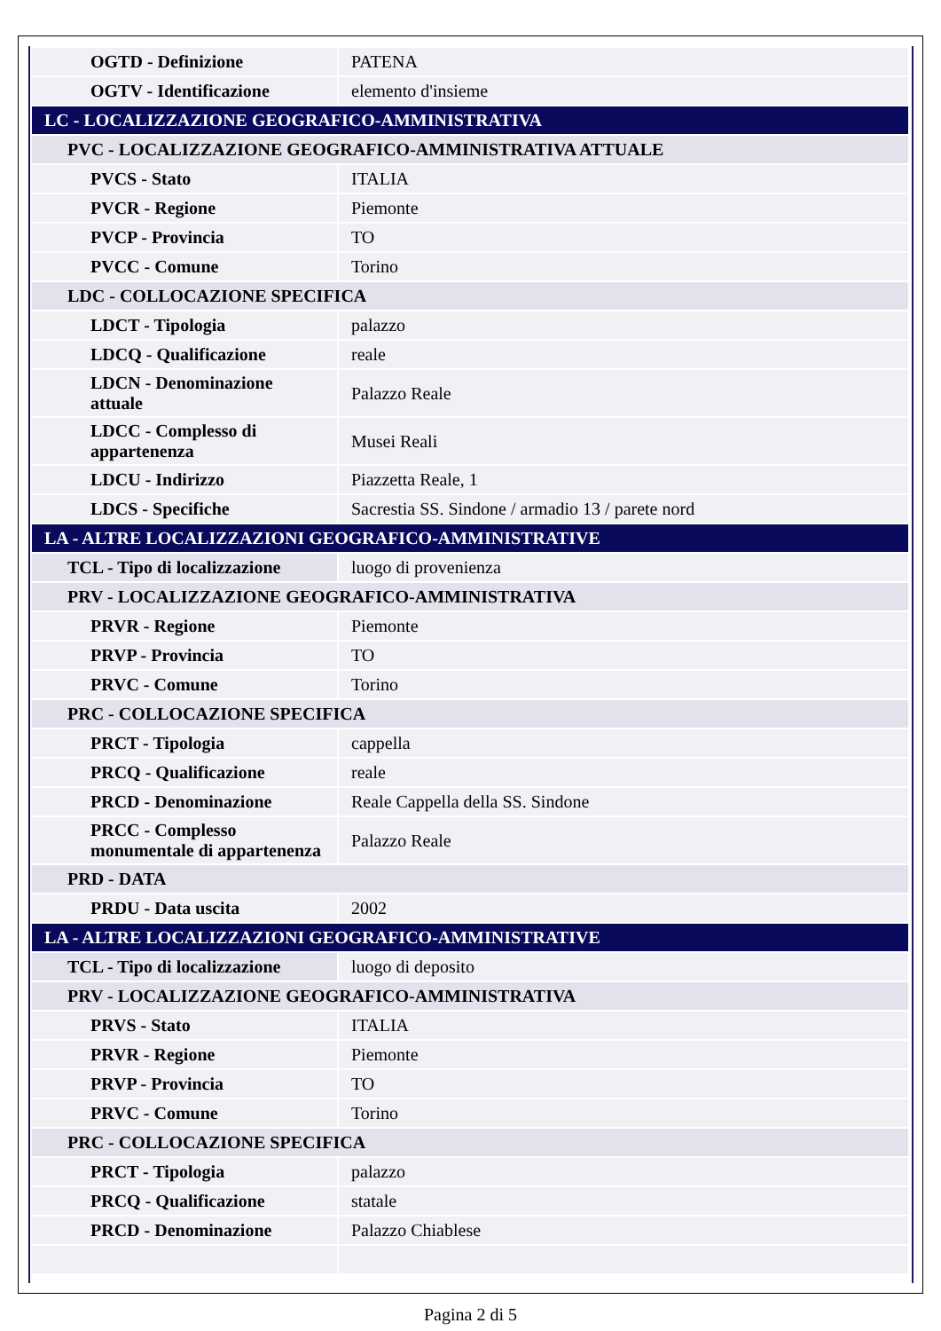| OGTD - Definizione | PATENA |
| OGTV - Identificazione | elemento d'insieme |
| LC - LOCALIZZAZIONE GEOGRAFICO-AMMINISTRATIVA | |
| PVC - LOCALIZZAZIONE GEOGRAFICO-AMMINISTRATIVA ATTUALE | |
| PVCS - Stato | ITALIA |
| PVCR - Regione | Piemonte |
| PVCP - Provincia | TO |
| PVCC - Comune | Torino |
| LDC - COLLOCAZIONE SPECIFICA | |
| LDCT - Tipologia | palazzo |
| LDCQ - Qualificazione | reale |
| LDCN - Denominazione attuale | Palazzo Reale |
| LDCC - Complesso di appartenenza | Musei Reali |
| LDCU - Indirizzo | Piazzetta Reale, 1 |
| LDCS - Specifiche | Sacrestia SS. Sindone / armadio 13 / parete nord |
| LA - ALTRE LOCALIZZAZIONI GEOGRAFICO-AMMINISTRATIVE | |
| TCL - Tipo di localizzazione | luogo di provenienza |
| PRV - LOCALIZZAZIONE GEOGRAFICO-AMMINISTRATIVA | |
| PRVR - Regione | Piemonte |
| PRVP - Provincia | TO |
| PRVC - Comune | Torino |
| PRC - COLLOCAZIONE SPECIFICA | |
| PRCT - Tipologia | cappella |
| PRCQ - Qualificazione | reale |
| PRCD - Denominazione | Reale Cappella della SS. Sindone |
| PRCC - Complesso monumentale di appartenenza | Palazzo Reale |
| PRD - DATA | |
| PRDU - Data uscita | 2002 |
| LA - ALTRE LOCALIZZAZIONI GEOGRAFICO-AMMINISTRATIVE | |
| TCL - Tipo di localizzazione | luogo di deposito |
| PRV - LOCALIZZAZIONE GEOGRAFICO-AMMINISTRATIVA | |
| PRVS - Stato | ITALIA |
| PRVR - Regione | Piemonte |
| PRVP - Provincia | TO |
| PRVC - Comune | Torino |
| PRC - COLLOCAZIONE SPECIFICA | |
| PRCT - Tipologia | palazzo |
| PRCQ - Qualificazione | statale |
| PRCD - Denominazione | Palazzo Chiablese |
Pagina 2 di 5